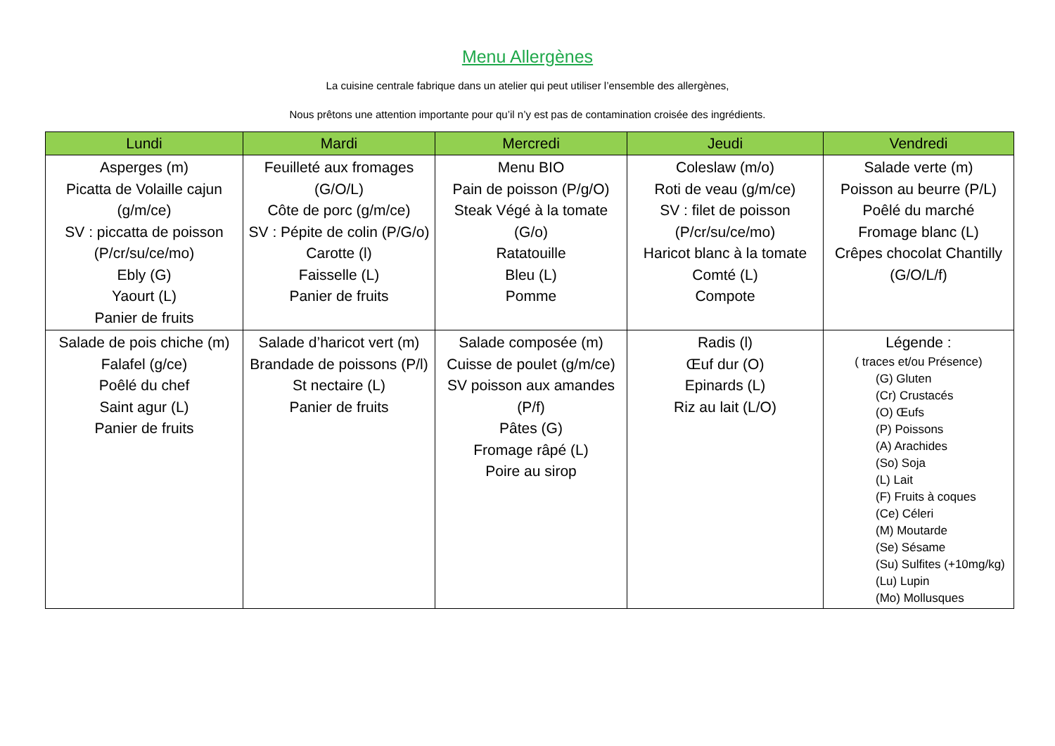Menu Allergènes
La cuisine centrale fabrique dans un atelier qui peut utiliser l’ensemble des allergènes,
Nous prêtons une attention importante pour qu’il n’y est pas de contamination croisée des ingrédients.
| Lundi | Mardi | Mercredi | Jeudi | Vendredi |
| --- | --- | --- | --- | --- |
| Asperges (m) Picatta de Volaille cajun (g/m/ce) SV : piccatta de poisson (P/cr/su/ce/mo) Ebly (G) Yaourt (L) Panier de fruits | Feuilleté aux fromages (G/O/L) Côte de porc (g/m/ce) SV : Pépite de colin (P/G/o) Carotte (l) Faisselle (L) Panier de fruits | Menu BIO Pain de poisson (P/g/O) Steak Végé à la tomate (G/o) Ratatouille Bleu (L) Pomme | Coleslaw (m/o) Roti de veau (g/m/ce) SV : filet de poisson (P/cr/su/ce/mo) Haricot blanc à la tomate Comté (L) Compote | Salade verte (m) Poisson au beurre (P/L) Poêlé du marché Fromage blanc (L) Crêpes chocolat Chantilly (G/O/L/f) |
| Salade de pois chiche (m) Falafel (g/ce) Poêlé du chef Saint agur (L) Panier de fruits | Salade d’haricot vert (m) Brandade de poissons (P/l) St nectaire (L) Panier de fruits | Salade composée (m) Cuisse de poulet (g/m/ce) SV poisson aux amandes (P/f) Pâtes (G) Fromage râpé (L) Poire au sirop | Radis (l) Œuf dur (O) Epinards (L) Riz au lait (L/O) | Légende : ( traces et/ou Présence) (G) Gluten (Cr) Crustacés (O) Œufs (P) Poissons (A) Arachides (So) Soja (L) Lait (F) Fruits à coques (Ce) Céleri (M) Moutarde (Se) Sésame (Su) Sulfites (+10mg/kg) (Lu) Lupin (Mo) Mollusques |